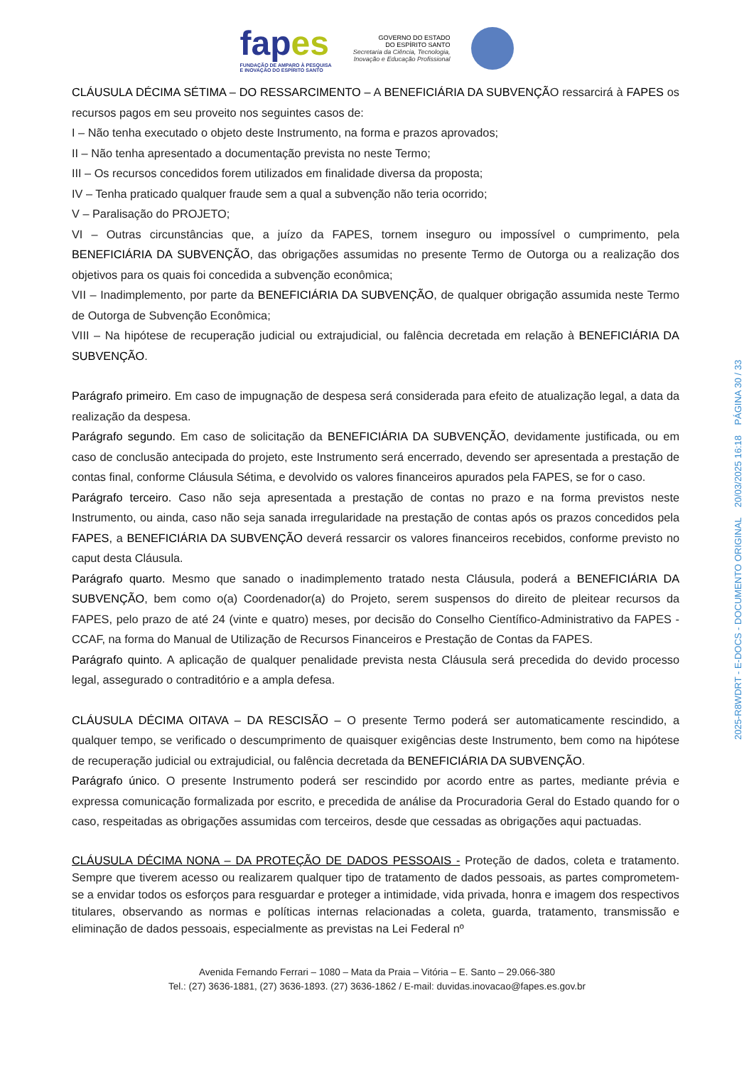fapes
FUNDAÇÃO DE AMPARO À PESQUISA
E INOVAÇÃO DO ESPÍRITO SANTO
GOVERNO DO ESTADO
DO ESPÍRITO SANTO
Secretaria da Ciência, Tecnologia,
Inovação e Educação Profissional
CLÁUSULA DÉCIMA SÉTIMA – DO RESSARCIMENTO – A BENEFICIÁRIA DA SUBVENÇÃO ressarcirá à FAPES os recursos pagos em seu proveito nos seguintes casos de:
I – Não tenha executado o objeto deste Instrumento, na forma e prazos aprovados;
II – Não tenha apresentado a documentação prevista no neste Termo;
III – Os recursos concedidos forem utilizados em finalidade diversa da proposta;
IV – Tenha praticado qualquer fraude sem a qual a subvenção não teria ocorrido;
V – Paralisação do PROJETO;
VI – Outras circunstâncias que, a juízo da FAPES, tornem inseguro ou impossível o cumprimento, pela BENEFICIÁRIA DA SUBVENÇÃO, das obrigações assumidas no presente Termo de Outorga ou a realização dos objetivos para os quais foi concedida a subvenção econômica;
VII – Inadimplemento, por parte da BENEFICIÁRIA DA SUBVENÇÃO, de qualquer obrigação assumida neste Termo de Outorga de Subvenção Econômica;
VIII – Na hipótese de recuperação judicial ou extrajudicial, ou falência decretada em relação à BENEFICIÁRIA DA SUBVENÇÃO.
Parágrafo primeiro. Em caso de impugnação de despesa será considerada para efeito de atualização legal, a data da realização da despesa.
Parágrafo segundo. Em caso de solicitação da BENEFICIÁRIA DA SUBVENÇÃO, devidamente justificada, ou em caso de conclusão antecipada do projeto, este Instrumento será encerrado, devendo ser apresentada a prestação de contas final, conforme Cláusula Sétima, e devolvido os valores financeiros apurados pela FAPES, se for o caso.
Parágrafo terceiro. Caso não seja apresentada a prestação de contas no prazo e na forma previstos neste Instrumento, ou ainda, caso não seja sanada irregularidade na prestação de contas após os prazos concedidos pela FAPES, a BENEFICIÁRIA DA SUBVENÇÃO deverá ressarcir os valores financeiros recebidos, conforme previsto no caput desta Cláusula.
Parágrafo quarto. Mesmo que sanado o inadimplemento tratado nesta Cláusula, poderá a BENEFICIÁRIA DA SUBVENÇÃO, bem como o(a) Coordenador(a) do Projeto, serem suspensos do direito de pleitear recursos da FAPES, pelo prazo de até 24 (vinte e quatro) meses, por decisão do Conselho Científico-Administrativo da FAPES - CCAF, na forma do Manual de Utilização de Recursos Financeiros e Prestação de Contas da FAPES.
Parágrafo quinto. A aplicação de qualquer penalidade prevista nesta Cláusula será precedida do devido processo legal, assegurado o contraditório e a ampla defesa.
CLÁUSULA DÉCIMA OITAVA – DA RESCISÃO – O presente Termo poderá ser automaticamente rescindido, a qualquer tempo, se verificado o descumprimento de quaisquer exigências deste Instrumento, bem como na hipótese de recuperação judicial ou extrajudicial, ou falência decretada da BENEFICIÁRIA DA SUBVENÇÃO.
Parágrafo único. O presente Instrumento poderá ser rescindido por acordo entre as partes, mediante prévia e expressa comunicação formalizada por escrito, e precedida de análise da Procuradoria Geral do Estado quando for o caso, respeitadas as obrigações assumidas com terceiros, desde que cessadas as obrigações aqui pactuadas.
CLÁUSULA DÉCIMA NONA – DA PROTEÇÃO DE DADOS PESSOAIS - Proteção de dados, coleta e tratamento. Sempre que tiverem acesso ou realizarem qualquer tipo de tratamento de dados pessoais, as partes comprometem-se a envidar todos os esforços para resguardar e proteger a intimidade, vida privada, honra e imagem dos respectivos titulares, observando as normas e políticas internas relacionadas a coleta, guarda, tratamento, transmissão e eliminação de dados pessoais, especialmente as previstas na Lei Federal nº
Avenida Fernando Ferrari – 1080 – Mata da Praia – Vitória – E. Santo – 29.066-380
Tel.: (27) 3636-1881, (27) 3636-1893. (27) 3636-1862 / E-mail: duvidas.inovacao@fapes.es.gov.br
2025-R8WDRT - E-DOCS - DOCUMENTO ORIGINAL 20/03/2025 16:18 PÁGINA 30 / 33